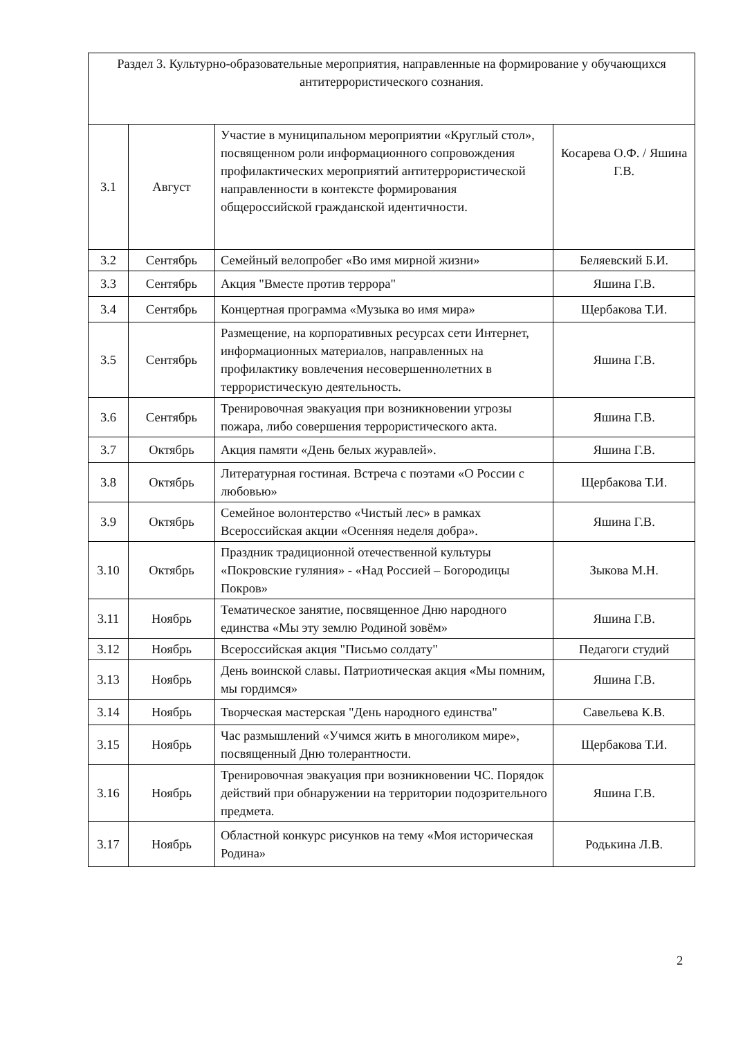| Раздел 3. Культурно-образовательные мероприятия, направленные на формирование у обучающихся антитеррористического сознания. | | | |
| 3.1 | Август | Участие в муниципальном мероприятии «Круглый стол», посвященном роли информационного сопровождения профилактических мероприятий антитеррористической направленности в контексте формирования общероссийской гражданской идентичности. | Косарева О.Ф. / Яшина Г.В. |
| 3.2 | Сентябрь | Семейный велопробег «Во имя мирной жизни» | Беляевский Б.И. |
| 3.3 | Сентябрь | Акция "Вместе против террора" | Яшина Г.В. |
| 3.4 | Сентябрь | Концертная программа «Музыка во имя мира» | Щербакова Т.И. |
| 3.5 | Сентябрь | Размещение, на корпоративных ресурсах сети Интернет, информационных материалов, направленных на профилактику вовлечения несовершеннолетних в террористическую деятельность. | Яшина Г.В. |
| 3.6 | Сентябрь | Тренировочная эвакуация при возникновении угрозы пожара, либо совершения террористического акта. | Яшина Г.В. |
| 3.7 | Октябрь | Акция памяти «День белых журавлей». | Яшина Г.В. |
| 3.8 | Октябрь | Литературная гостиная. Встреча с поэтами «О России с любовью» | Щербакова Т.И. |
| 3.9 | Октябрь | Семейное волонтерство «Чистый лес» в рамках Всероссийская акции «Осенняя неделя добра». | Яшина Г.В. |
| 3.10 | Октябрь | Праздник традиционной отечественной культуры «Покровские гуляния» - «Над Россией – Богородицы Покров» | Зыкова М.Н. |
| 3.11 | Ноябрь | Тематическое занятие, посвященное Дню народного единства «Мы эту землю Родиной зовём» | Яшина Г.В. |
| 3.12 | Ноябрь | Всероссийская акция "Письмо солдату" | Педагоги студий |
| 3.13 | Ноябрь | День воинской славы. Патриотическая акция «Мы помним, мы гордимся» | Яшина Г.В. |
| 3.14 | Ноябрь | Творческая мастерская "День народного единства" | Савельева К.В. |
| 3.15 | Ноябрь | Час размышлений «Учимся жить в многоликом мире», посвященный Дню толерантности. | Щербакова Т.И. |
| 3.16 | Ноябрь | Тренировочная эвакуация при возникновении ЧС. Порядок действий при обнаружении на территории подозрительного предмета. | Яшина Г.В. |
| 3.17 | Ноябрь | Областной конкурс рисунков на тему «Моя историческая Родина» | Родькина Л.В. |
2